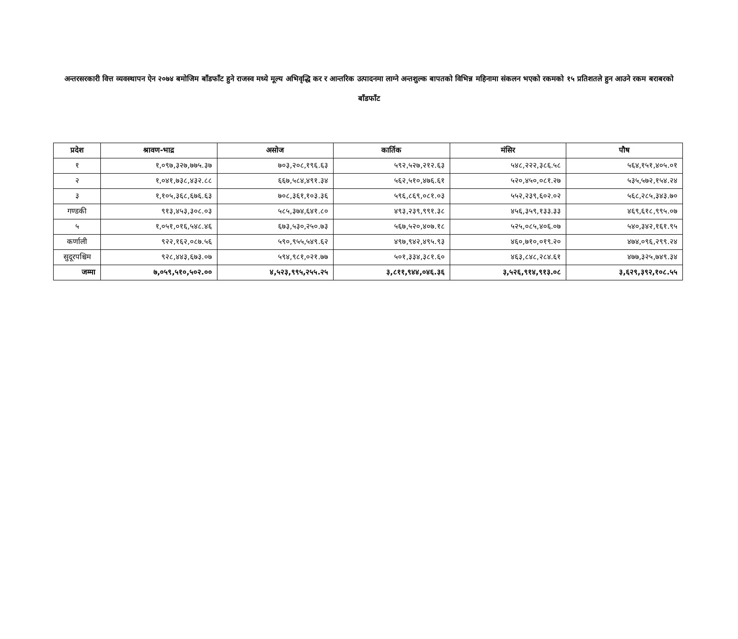अन्तरसरकारी वित्त व्यवस्थापन ऐन २०७४ बमोजिम बाँडफाँट हुने राजस्व मध्ये मूल्य अभिवृद्धि कर र आन्तरिक उत्पादनमा लाग्ने अन्तशुल्क बापतको विभिन्न महिनामा संकलन भएको रकमको १५ प्रतिशतले हुन आउने रकम बराबरको बाँडफाँट
| प्रदेश | श्रावण-भाद्र | असोज | कार्तिक | मंसिर | पौष |
| --- | --- | --- | --- | --- | --- |
| १ | १,०९७,३२७,७७५.३७ | ७०३,२०८,१९६.६३ | ५९२,५२७,२१२.६३ | ५४८,२२२,३८६.५८ | ५६४,१५१,४०५.०१ |
| २ | १,०४१,७३८,४३२.८८ | ६६७,५८४,४९१.३४ | ५६२,५१०,४७६.६१ | ५२०,४५०,०८१.२७ | ५३५,५७२,१५४.२४ |
| ३ | १,१०५,३६८,६७६.६३ | ७०८,३६१,१०३.३६ | ५९६,८६९,०८१.०३ | ५५२,२३९,६०२.०२ | ५६८,२८५,३४३.७० |
| गण्डकी | ९१३,४५३,३०८.०३ | ५८५,३७४,६४१.८० | ४९३,२३९,९९१.३८ | ४५६,३५९,१३३.३३ | ४६९,६१८,९९५.०७ |
| ५ | १,०५१,०१६,५४८.४६ | ६७३,५३०,२५०.७३ | ५६७,५२०,४०७.१८ | ५२५,०८५,४०६.०७ | ५४०,३४२,१६१.९५ |
| कर्णाली | ९२२,१६२,०८७.५६ | ५९०,९५५,५४९.६२ | ४९७,९४२,४९५.९३ | ४६०,७१०,०१९.२० | ४७४,०९६,२९९.२४ |
| सुदूरपश्चिम | ९२८,४४३,६७३.०७ | ५९४,९८१,०२१.७७ | ५०१,३३४,३८१.६० | ४६३,८४८,२८४.६१ | ४७७,३२५,७४९.३४ |
| जम्मा | ७,०५९,५१०,५०२.०० | ४,५२३,९९५,२५५.२५ | ३,८११,९४४,०४६.३६ | ३,५२६,९१४,९१३.०८ | ३,६२९,३९२,१०८.५५ |